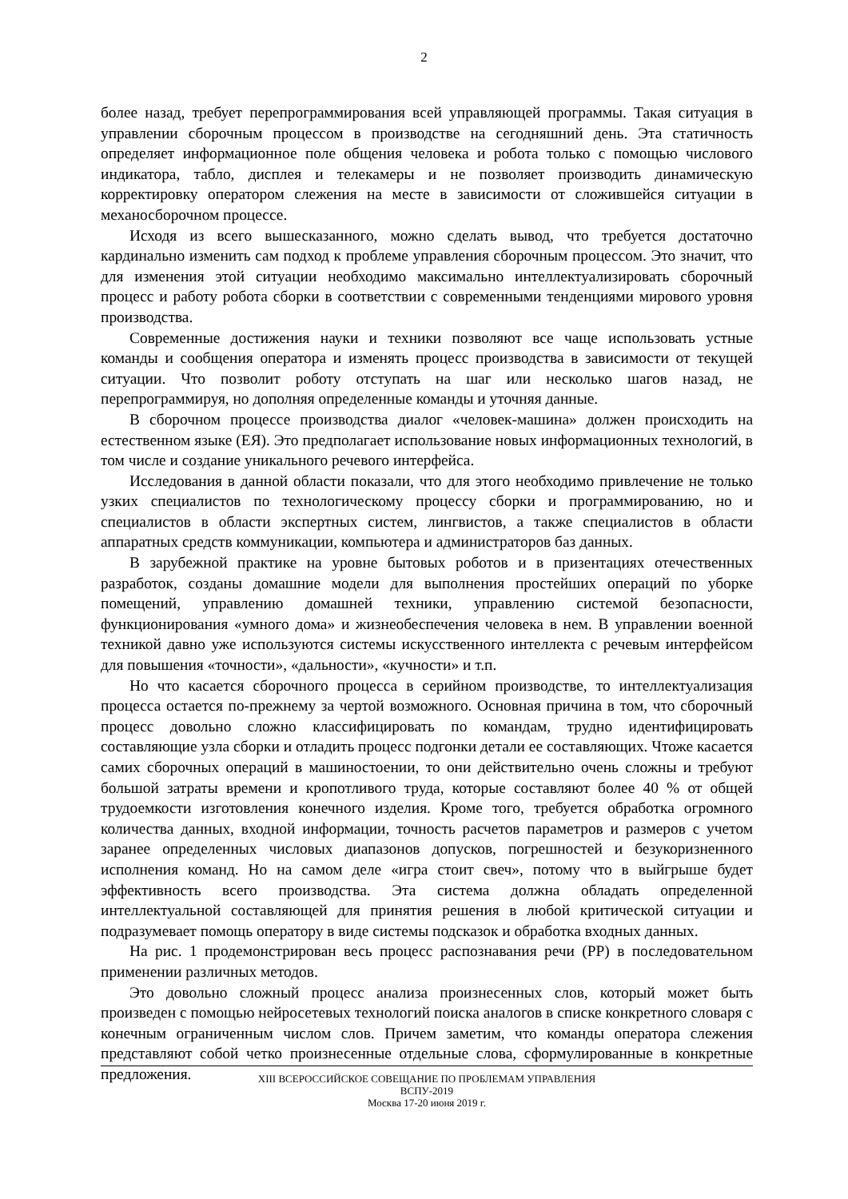2
более назад, требует перепрограммирования всей управляющей программы. Такая ситуация в управлении сборочным процессом в производстве на сегодняшний день. Эта статичность определяет информационное поле общения человека и робота только с помощью числового индикатора, табло, дисплея и телекамеры и не позволяет производить динамическую корректировку оператором слежения на месте в зависимости от сложившейся ситуации в механосборочном процессе.
Исходя из всего вышесказанного, можно сделать вывод, что требуется достаточно кардинально изменить сам подход к проблеме управления сборочным процессом. Это значит, что для изменения этой ситуации необходимо максимально интеллектуализировать сборочный процесс и работу робота сборки в соответствии с современными тенденциями мирового уровня производства.
Современные достижения науки и техники позволяют все чаще использовать устные команды и сообщения оператора и изменять процесс производства в зависимости от текущей ситуации. Что позволит роботу отступать на шаг или несколько шагов назад, не перепрограммируя, но дополняя определенные команды и уточняя данные.
В сборочном процессе производства диалог «человек-машина» должен происходить на естественном языке (ЕЯ). Это предполагает использование новых информационных технологий, в том числе и создание уникального речевого интерфейса.
Исследования в данной области показали, что для этого необходимо привлечение не только узких специалистов по технологическому процессу сборки и программированию, но и специалистов в области экспертных систем, лингвистов, а также специалистов в области аппаратных средств коммуникации, компьютера и администраторов баз данных.
В зарубежной практике на уровне бытовых роботов и в призентациях отечественных разработок, созданы домашние модели для выполнения простейших операций по уборке помещений, управлению домашней техники, управлению системой безопасности, функционирования «умного дома» и жизнеобеспечения человека в нем. В управлении военной техникой давно уже используются системы искусственного интеллекта с речевым интерфейсом для повышения «точности», «дальности», «кучности» и т.п.
Но что касается сборочного процесса в серийном производстве, то интеллектуализация процесса остается по-прежнему за чертой возможного. Основная причина в том, что сборочный процесс довольно сложно классифицировать по командам, трудно идентифицировать составляющие узла сборки и отладить процесс подгонки детали ее составляющих. Чтоже касается самих сборочных операций в машиностоении, то они действительно очень сложны и требуют большой затраты времени и кропотливого труда, которые составляют более 40 % от общей трудоемкости изготовления конечного изделия. Кроме того, требуется обработка огромного количества данных, входной информации, точность расчетов параметров и размеров с учетом заранее определенных числовых диапазонов допусков, погрешностей и безукоризненного исполнения команд. Но на самом деле «игра стоит свеч», потому что в выйгрыше будет эффективность всего производства. Эта система должна обладать определенной интеллектуальной составляющей для принятия решения в любой критической ситуации и подразумевает помощь оператору в виде системы подсказок и обработка входных данных.
На рис. 1 продемонстрирован весь процесс распознавания речи (РР) в последовательном применении различных методов.
Это довольно сложный процесс анализа произнесенных слов, который может быть произведен с помощью нейросетевых технологий поиска аналогов в списке конкретного словаря с конечным ограниченным числом слов. Причем заметим, что команды оператора слежения представляют собой четко произнесенные отдельные слова, сформулированные в конкретные предложения.
XIII ВСЕРОССИЙСКОЕ СОВЕЩАНИЕ ПО ПРОБЛЕМАМ УПРАВЛЕНИЯ
ВСПУ-2019
Москва 17-20 июня 2019 г.